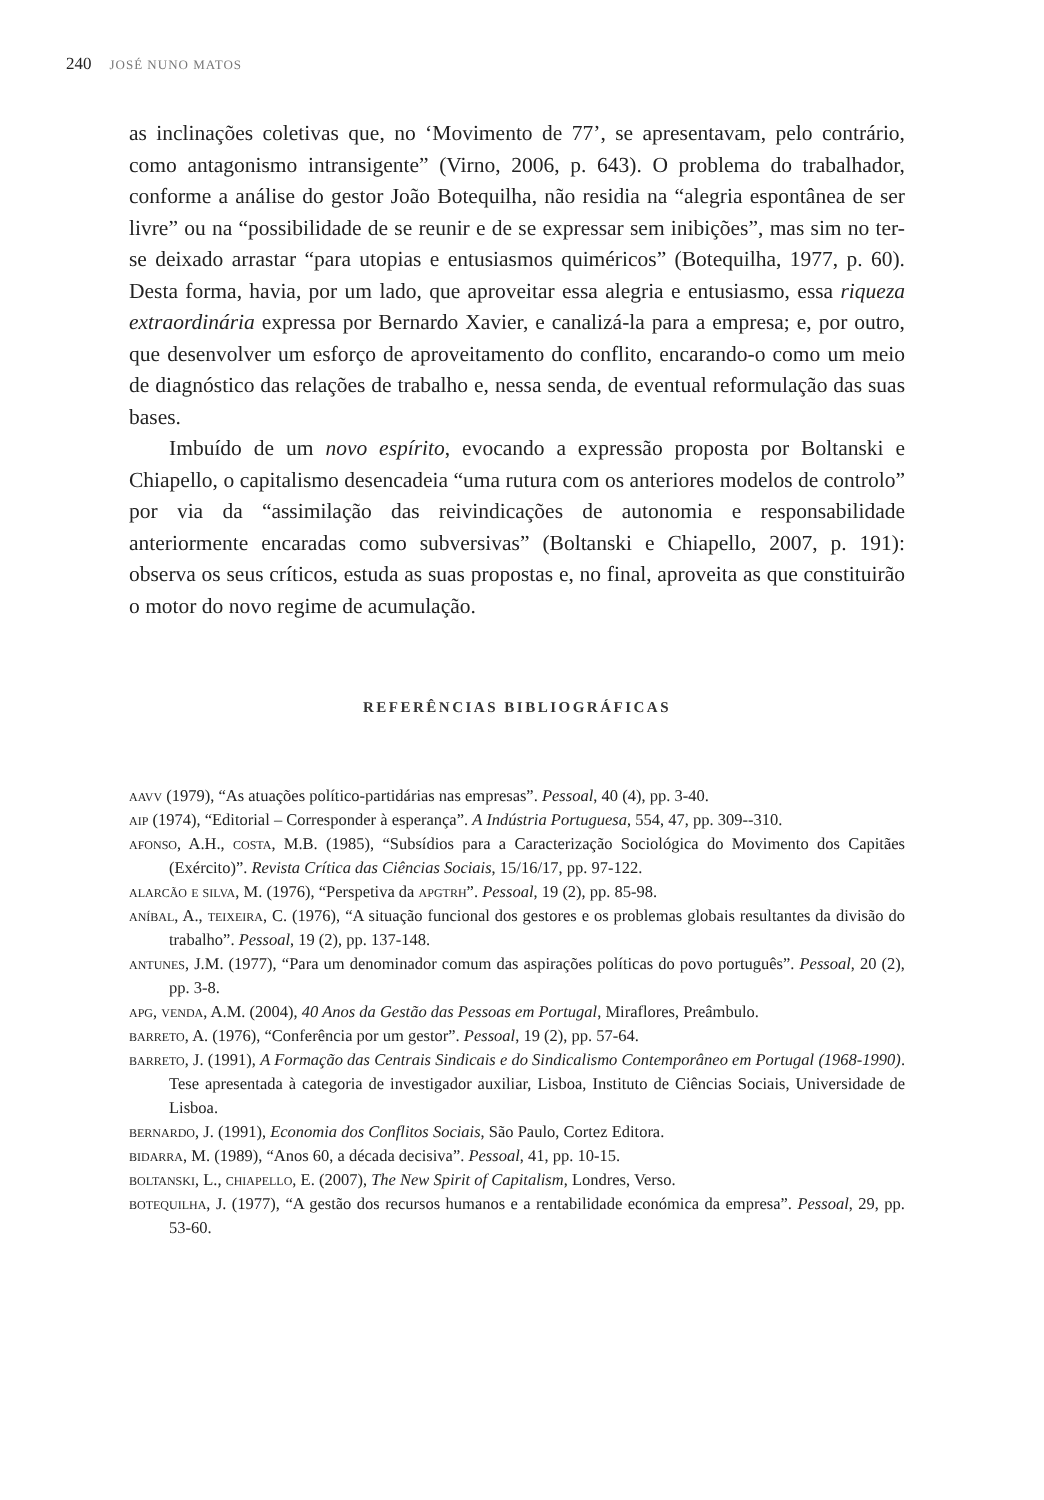240 JOSÉ NUNO MATOS
as inclinações coletivas que, no ‘Movimento de 77’, se apresentavam, pelo contrário, como antagonismo intransigente” (Virno, 2006, p. 643). O problema do trabalhador, conforme a análise do gestor João Botequilha, não residia na “alegria espontânea de ser livre” ou na “possibilidade de se reunir e de se expressar sem inibições”, mas sim no ter-se deixado arrastar “para utopias e entusiasmos quiméricos” (Botequilha, 1977, p. 60). Desta forma, havia, por um lado, que aproveitar essa alegria e entusiasmo, essa riqueza extraordinária expressa por Bernardo Xavier, e canalizá-la para a empresa; e, por outro, que desenvolver um esforço de aproveitamento do conflito, encarando-o como um meio de diagnóstico das relações de trabalho e, nessa senda, de eventual reformulação das suas bases.
Imbuído de um novo espírito, evocando a expressão proposta por Boltanski e Chiapello, o capitalismo desencadeia “uma rutura com os anteriores modelos de controlo” por via da “assimilação das reivindicações de autonomia e responsabilidade anteriormente encaradas como subversivas” (Boltanski e Chiapello, 2007, p. 191): observa os seus críticos, estuda as suas propostas e, no final, aproveita as que constituirão o motor do novo regime de acumulação.
REFERÊNCIAS BIBLIOGRÁFICAS
aavv (1979), “As atuações político-partidárias nas empresas”. Pessoal, 40 (4), pp. 3-40.
aip (1974), “Editorial – Corresponder à esperança”. A Indústria Portuguesa, 554, 47, pp. 309--310.
afonso, A.H., costa, M.B. (1985), “Subsídios para a Caracterização Sociológica do Movimento dos Capitães (Exército)”. Revista Crítica das Ciências Sociais, 15/16/17, pp. 97-122.
alarcão e silva, M. (1976), “Perspetiva da apgtrh”. Pessoal, 19 (2), pp. 85-98.
aníbal, A., teixeira, C. (1976), “A situação funcional dos gestores e os problemas globais resultantes da divisão do trabalho”. Pessoal, 19 (2), pp. 137-148.
antunes, J.M. (1977), “Para um denominador comum das aspirações políticas do povo português”. Pessoal, 20 (2), pp. 3-8.
apg, venda, A.M. (2004), 40 Anos da Gestão das Pessoas em Portugal, Miraflores, Preâmbulo.
barreto, A. (1976), “Conferência por um gestor”. Pessoal, 19 (2), pp. 57-64.
barreto, J. (1991), A Formação das Centrais Sindicais e do Sindicalismo Contemporâneo em Portugal (1968-1990). Tese apresentada à categoria de investigador auxiliar, Lisboa, Instituto de Ciências Sociais, Universidade de Lisboa.
bernardo, J. (1991), Economia dos Conflitos Sociais, São Paulo, Cortez Editora.
bidarra, M. (1989), “Anos 60, a década decisiva”. Pessoal, 41, pp. 10-15.
boltanski, L., chiapello, E. (2007), The New Spirit of Capitalism, Londres, Verso.
botequilha, J. (1977), “A gestão dos recursos humanos e a rentabilidade económica da empresa”. Pessoal, 29, pp. 53-60.